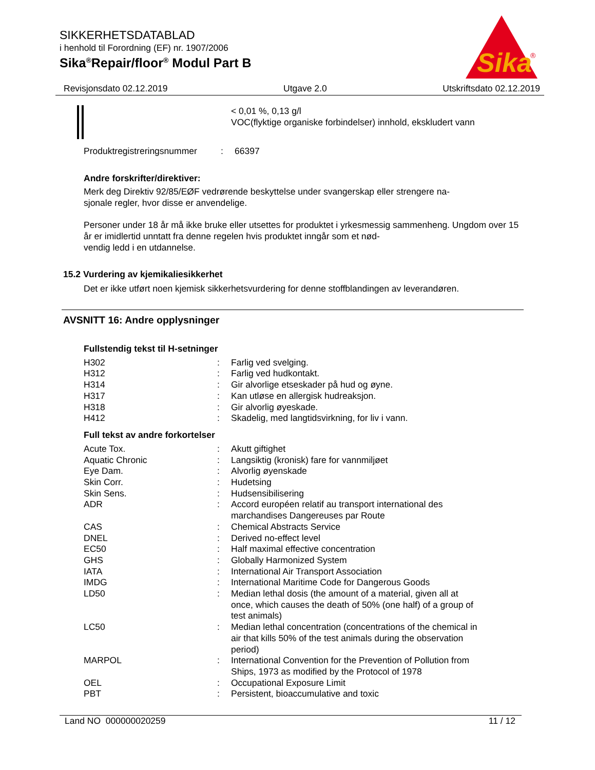SIKKERHETSDATABLAD
i henhold til Forordning (EF) nr. 1907/2006
Sika<sup>®</sup>Repair/floor<sup>®</sup> Modul Part B
Sika
®
Revisjonsdato 02.12.2019 Utgave 2.0 Utskriftsdato 02.12.2019
< 0,01 %, 0,13 g/l
VOC(flyktige organiske forbindelser) innhold, ekskludert vann
| Produktregistreringsnummer | : | 66397 |
Andre forskrifter/direktiver:
Merk deg Direktiv 92/85/EØF vedrørende beskyttelse under svangerskap eller strengere na-
sjonale regler, hvor disse er anvendelige.
Personer under 18 år må ikke bruke eller utsettes for produktet i yrkesmessig sammenheng. Ungdom over 15 år er imidlertid unntatt fra denne regelen hvis produktet inngår som et nød-
vendig ledd i en utdannelse.
15.2 Vurdering av kjemikaliesikkerhet
Det er ikke utført noen kjemisk sikkerhetsvurdering for denne stoffblandingen av leverandøren.
AVSNITT 16: Andre opplysninger
Fullstendig tekst til H-setninger
| H302 | : | Farlig ved svelging. |
| H312 | : | Farlig ved hudkontakt. |
| H314 | : | Gir alvorlige etseskader på hud og øyne. |
| H317 | : | Kan utløse en allergisk hudreaksjon. |
| H318 | : | Gir alvorlig øyeskade. |
| H412 | : | Skadelig, med langtidsvirkning, for liv i vann. |
Full tekst av andre forkortelser
| Acute Tox. | : | Akutt giftighet |
| Aquatic Chronic | : | Langsiktig (kronisk) fare for vannmiljøet |
| Eye Dam. | : | Alvorlig øyenskade |
| Skin Corr. | : | Hudetsing |
| Skin Sens. | : | Hudsensibilisering |
| ADR | : | Accord européen relatif au transport international des marchandises Dangereuses par Route |
| CAS | : | Chemical Abstracts Service |
| DNEL | : | Derived no-effect level |
| EC50 | : | Half maximal effective concentration |
| GHS | : | Globally Harmonized System |
| IATA | : | International Air Transport Association |
| IMDG | : | International Maritime Code for Dangerous Goods |
| LD50 | : | Median lethal dosis (the amount of a material, given all at once, which causes the death of 50% (one half) of a group of test animals) |
| LC50 | : | Median lethal concentration (concentrations of the chemical in air that kills 50% of the test animals during the observation period) |
| MARPOL | : | International Convention for the Prevention of Pollution from Ships, 1973 as modified by the Protocol of 1978 |
| OEL | : | Occupational Exposure Limit |
| PBT | : | Persistent, bioaccumulative and toxic |
Land NO 000000020259 11 / 12